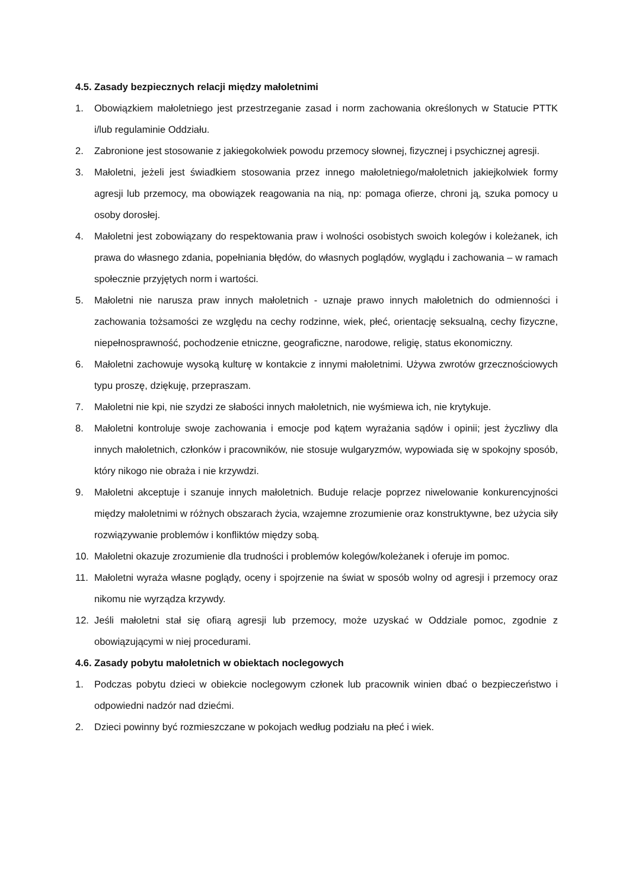4.5. Zasady bezpiecznych relacji między małoletnimi
1. Obowiązkiem małoletniego jest przestrzeganie zasad i norm zachowania określonych w Statucie PTTK i/lub regulaminie Oddziału.
2. Zabronione jest stosowanie z jakiegokolwiek powodu przemocy słownej, fizycznej i psychicznej agresji.
3. Małoletni, jeżeli jest świadkiem stosowania przez innego małoletniego/małoletnich jakiejkolwiek formy agresji lub przemocy, ma obowiązek reagowania na nią, np: pomaga ofierze, chroni ją, szuka pomocy u osoby dorosłej.
4. Małoletni jest zobowiązany do respektowania praw i wolności osobistych swoich kolegów i koleżanek, ich prawa do własnego zdania, popełniania błędów, do własnych poglądów, wyglądu i zachowania – w ramach społecznie przyjętych norm i wartości.
5. Małoletni nie narusza praw innych małoletnich - uznaje prawo innych małoletnich do odmienności i zachowania tożsamości ze względu na cechy rodzinne, wiek, płeć, orientację seksualną, cechy fizyczne, niepełnosprawność, pochodzenie etniczne, geograficzne, narodowe, religię, status ekonomiczny.
6. Małoletni zachowuje wysoką kulturę w kontakcie z innymi małoletnimi. Używa zwrotów grzecznościowych typu proszę, dziękuję, przepraszam.
7. Małoletni nie kpi, nie szydzi ze słabości innych małoletnich, nie wyśmiewa ich, nie krytykuje.
8. Małoletni kontroluje swoje zachowania i emocje pod kątem wyrażania sądów i opinii; jest życzliwy dla innych małoletnich, członków i pracowników, nie stosuje wulgaryzmów, wypowiada się w spokojny sposób, który nikogo nie obraża i nie krzywdzi.
9. Małoletni akceptuje i szanuje innych małoletnich. Buduje relacje poprzez niwelowanie konkurencyjności między małoletnimi w różnych obszarach życia, wzajemne zrozumienie oraz konstruktywne, bez użycia siły rozwiązywanie problemów i konfliktów między sobą.
10. Małoletni okazuje zrozumienie dla trudności i problemów kolegów/koleżanek i oferuje im pomoc.
11. Małoletni wyraża własne poglądy, oceny i spojrzenie na świat w sposób wolny od agresji i przemocy oraz nikomu nie wyrządza krzywdy.
12. Jeśli małoletni stał się ofiarą agresji lub przemocy, może uzyskać w Oddziale pomoc, zgodnie z obowiązującymi w niej procedurami.
4.6. Zasady pobytu małoletnich w obiektach noclegowych
1. Podczas pobytu dzieci w obiekcie noclegowym członek lub pracownik winien dbać o bezpieczeństwo i odpowiedni nadzór nad dziećmi.
2. Dzieci powinny być rozmieszczane w pokojach według podziału na płeć i wiek.